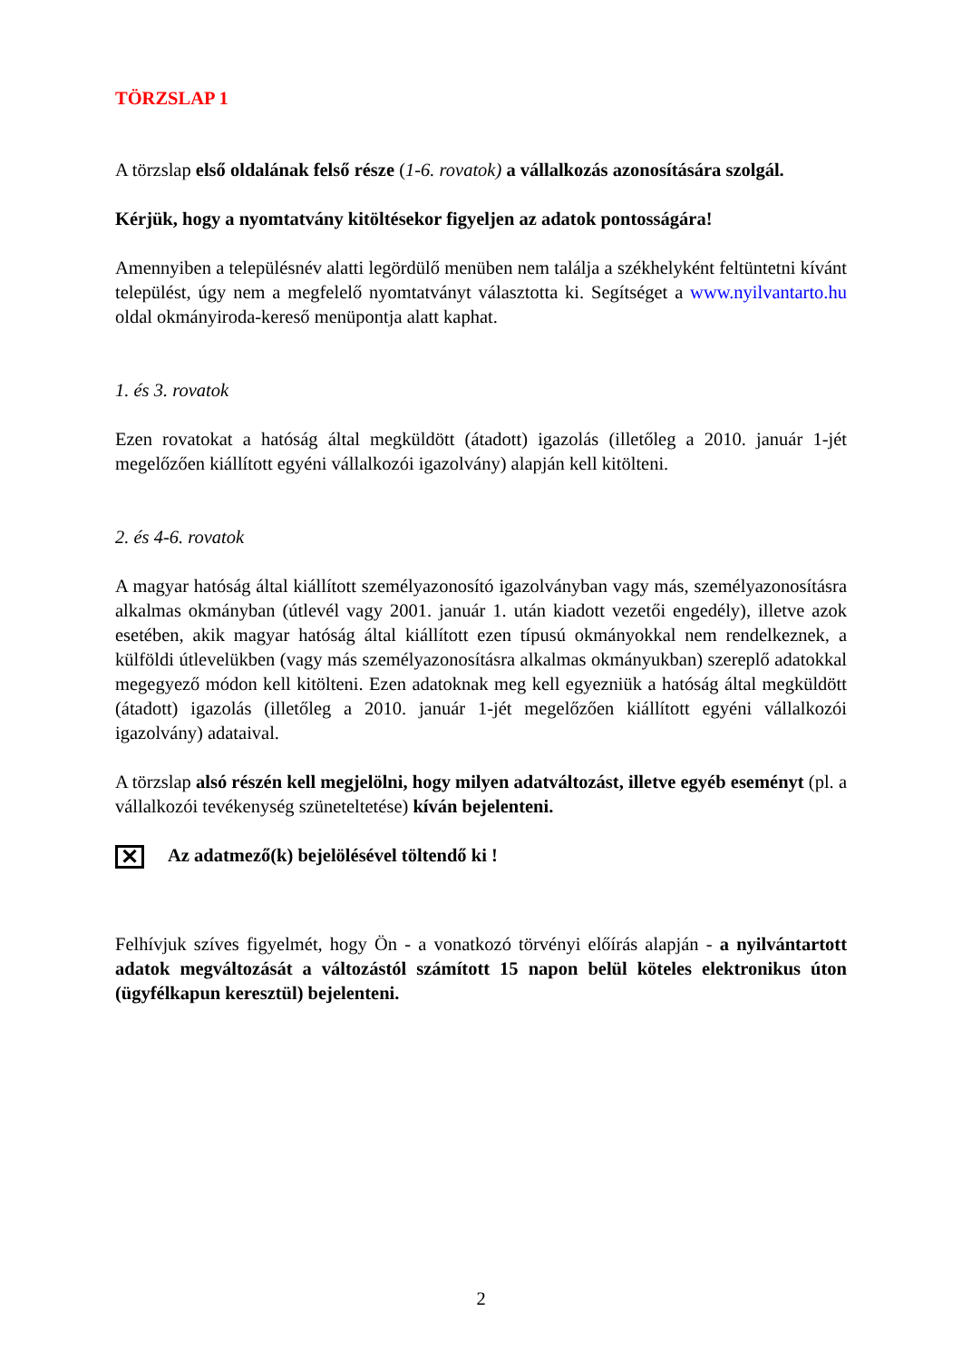TÖRZSLAP 1
A törzslap első oldalának felső része (1-6. rovatok) a vállalkozás azonosítására szolgál.
Kérjük, hogy a nyomtatvány kitöltésekor figyeljen az adatok pontosságára!
Amennyiben a településnév alatti legördülő menüben nem találja a székhelyként feltüntetni kívánt települést, úgy nem a megfelelő nyomtatványt választotta ki. Segítséget a www.nyilvantarto.hu oldal okmányiroda-kereső menüpontja alatt kaphat.
1. és 3. rovatok
Ezen rovatokat a hatóság által megküldött (átadott) igazolás (illetőleg a 2010. január 1-jét megelőzően kiállított egyéni vállalkozói igazolvány) alapján kell kitölteni.
2. és 4-6. rovatok
A magyar hatóság által kiállított személyazonosító igazolványban vagy más, személyazonosításra alkalmas okmányban (útlevél vagy 2001. január 1. után kiadott vezetői engedély), illetve azok esetében, akik magyar hatóság által kiállított ezen típusú okmányokkal nem rendelkeznek, a külföldi útlevelükben (vagy más személyazonosításra alkalmas okmányukban) szereplő adatokkal megegyező módon kell kitölteni. Ezen adatoknak meg kell egyezniük a hatóság által megküldött (átadott) igazolás (illetőleg a 2010. január 1-jét megelőzően kiállított egyéni vállalkozói igazolvány) adataival.
A törzslap alsó részén kell megjelölni, hogy milyen adatváltozást, illetve egyéb eseményt (pl. a vállalkozói tevékenység szüneteltetése) kíván bejelenteni.
✕ Az adatmező(k) bejelölésével töltendő ki !
Felhívjuk szíves figyelmét, hogy Ön - a vonatkozó törvényi előírás alapján - a nyilvántartott adatok megváltozását a változástól számított 15 napon belül köteles elektronikus úton (ügyfélkapun keresztül) bejelenteni.
2